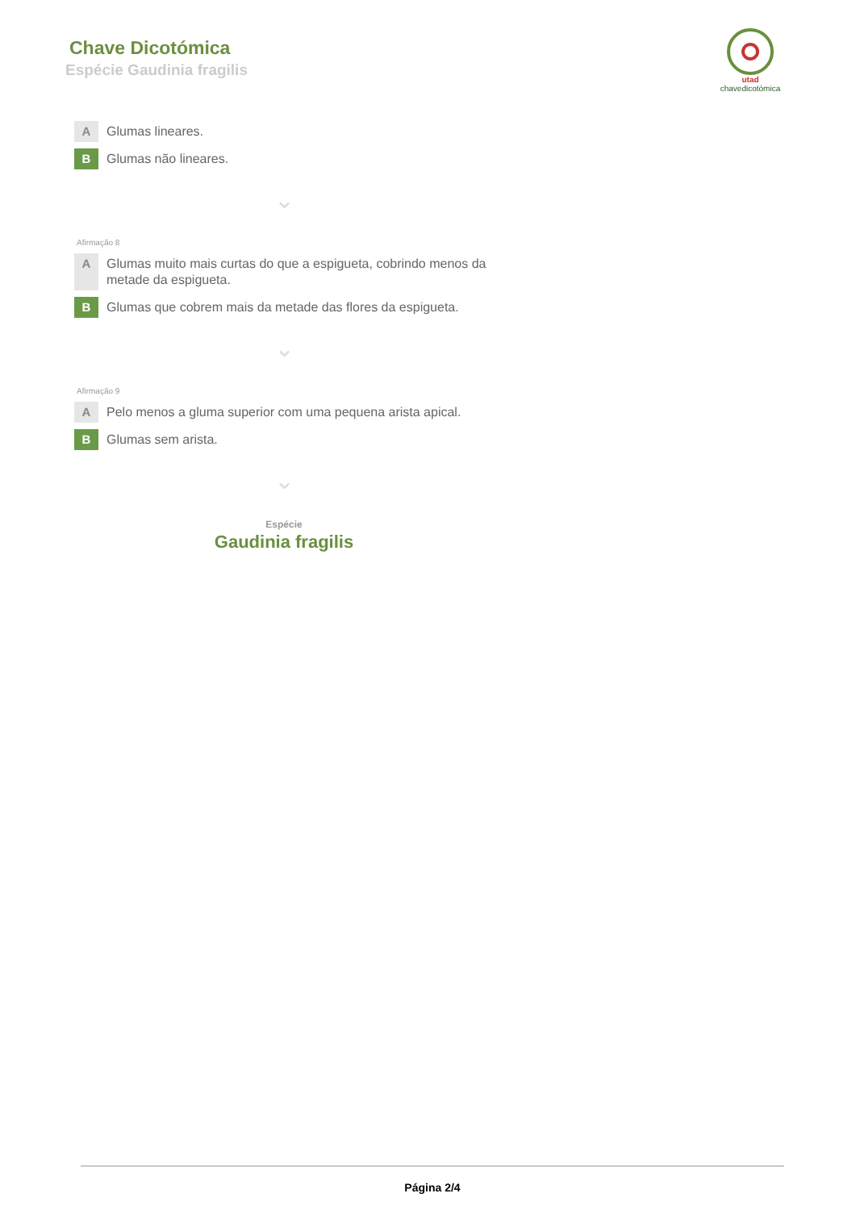Chave Dicotómica
Espécie Gaudinia fragilis
utad
chavedicotómica
A
Glumas lineares.
B
Glumas não lineares.
⌄
Afirmação 8
A
Glumas muito mais curtas do que a espigueta, cobrindo menos da metade da espigueta.
B
Glumas que cobrem mais da metade das flores da espigueta.
⌄
Afirmação 9
A
Pelo menos a gluma superior com uma pequena arista apical.
B
Glumas sem arista.
⌄
Espécie
Gaudinia fragilis
Página 2/4